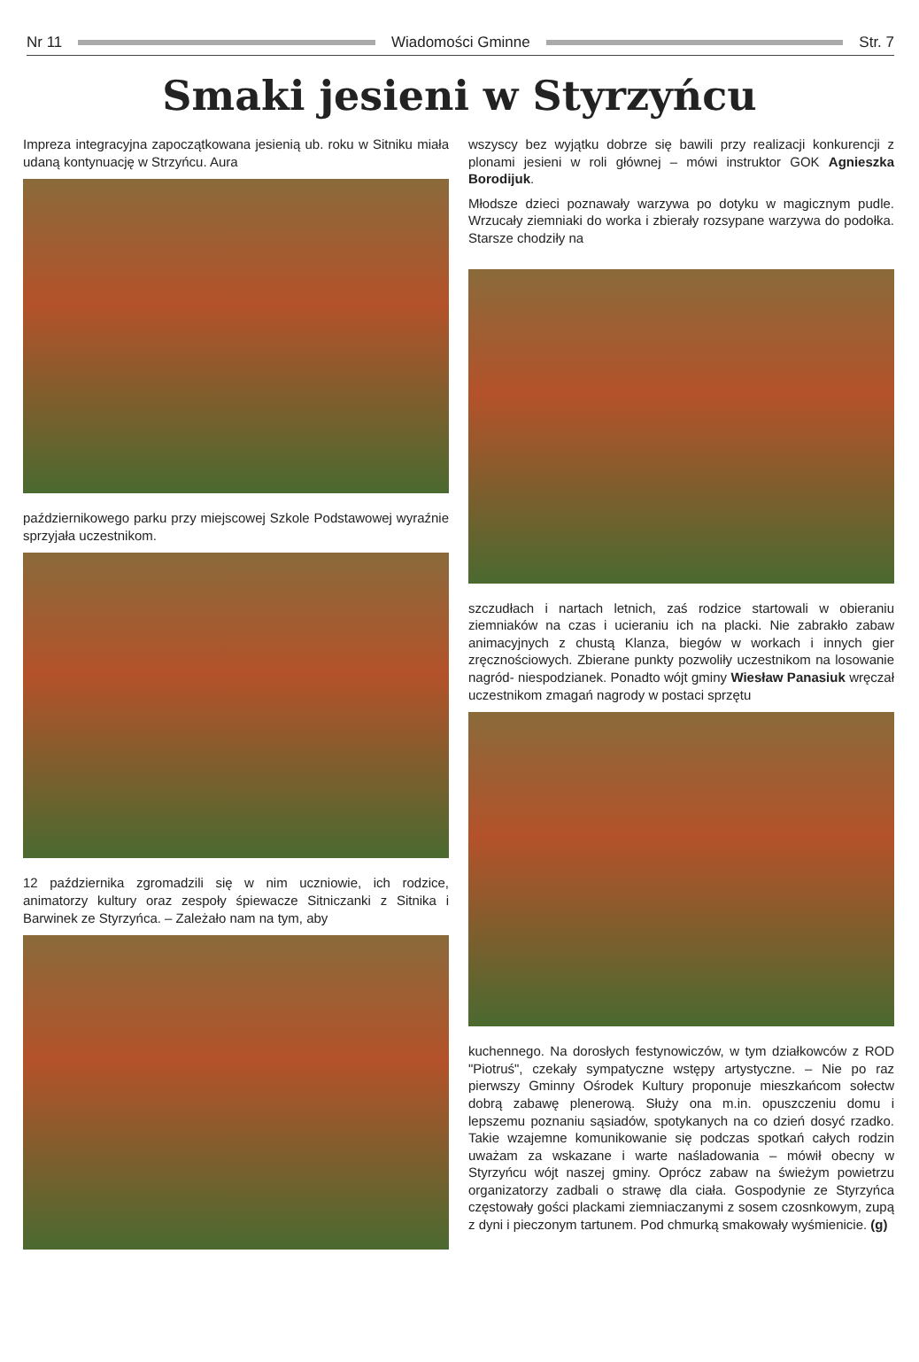Nr 11 Wiadomości Gminne Str. 7
Smaki jesieni w Styrzyńcu
Impreza integracyjna zapoczątkowana jesienią ub. roku w Sitniku miała udaną kontynuację w Strzyńcu. Aura
październikowego parku przy miejscowej Szkole Podstawowej wyraźnie sprzyjała uczestnikom.
12 października zgromadzili się w nim uczniowie, ich rodzice, animatorzy kultury oraz zespoły śpiewacze Sitniczanki z Sitnika i Barwinek ze Styrzyńca. – Zależało nam na tym, aby
wszyscy bez wyjątku dobrze się bawili przy realizacji konkurencji z plonami jesieni w roli głównej – mówi instruktor GOK Agnieszka Borodijuk.
Młodsze dzieci poznawały warzywa po dotyku w magicznym pudle. Wrzucały ziemniaki do worka i zbierały rozsypane warzywa do podołka. Starsze chodziły na
szczudłach i nartach letnich, zaś rodzice startowali w obieraniu ziemniaków na czas i ucieraniu ich na placki. Nie zabrakło zabaw animacyjnych z chustą Klanza, biegów w workach i innych gier zręcznościowych. Zbierane punkty pozwoliły uczestnikom na losowanie nagród- niespodzianek. Ponadto wójt gminy Wiesław Panasiuk wręczał uczestnikom zmagań nagrody w postaci sprzętu
kuchennego. Na dorosłych festynowiczów, w tym działkowców z ROD "Piotruś", czekały sympatyczne wstępy artystyczne. – Nie po raz pierwszy Gminny Ośrodek Kultury proponuje mieszkańcom sołectw dobrą zabawę plenerową. Służy ona m.in. opuszczeniu domu i lepszemu poznaniu sąsiadów, spotykanych na co dzień dosyć rzadko. Takie wzajemne komunikowanie się podczas spotkań całych rodzin uważam za wskazane i warte naśladowania – mówił obecny w Styrzyńcu wójt naszej gminy. Oprócz zabaw na świeżym powietrzu organizatorzy zadbali o strawę dla ciała. Gospodynie ze Styrzyńca częstowały gości plackami ziemniaczanymi z sosem czosnkowym, zupą z dyni i pieczonym tartunem. Pod chmurką smakowały wyśmienicie. (g)